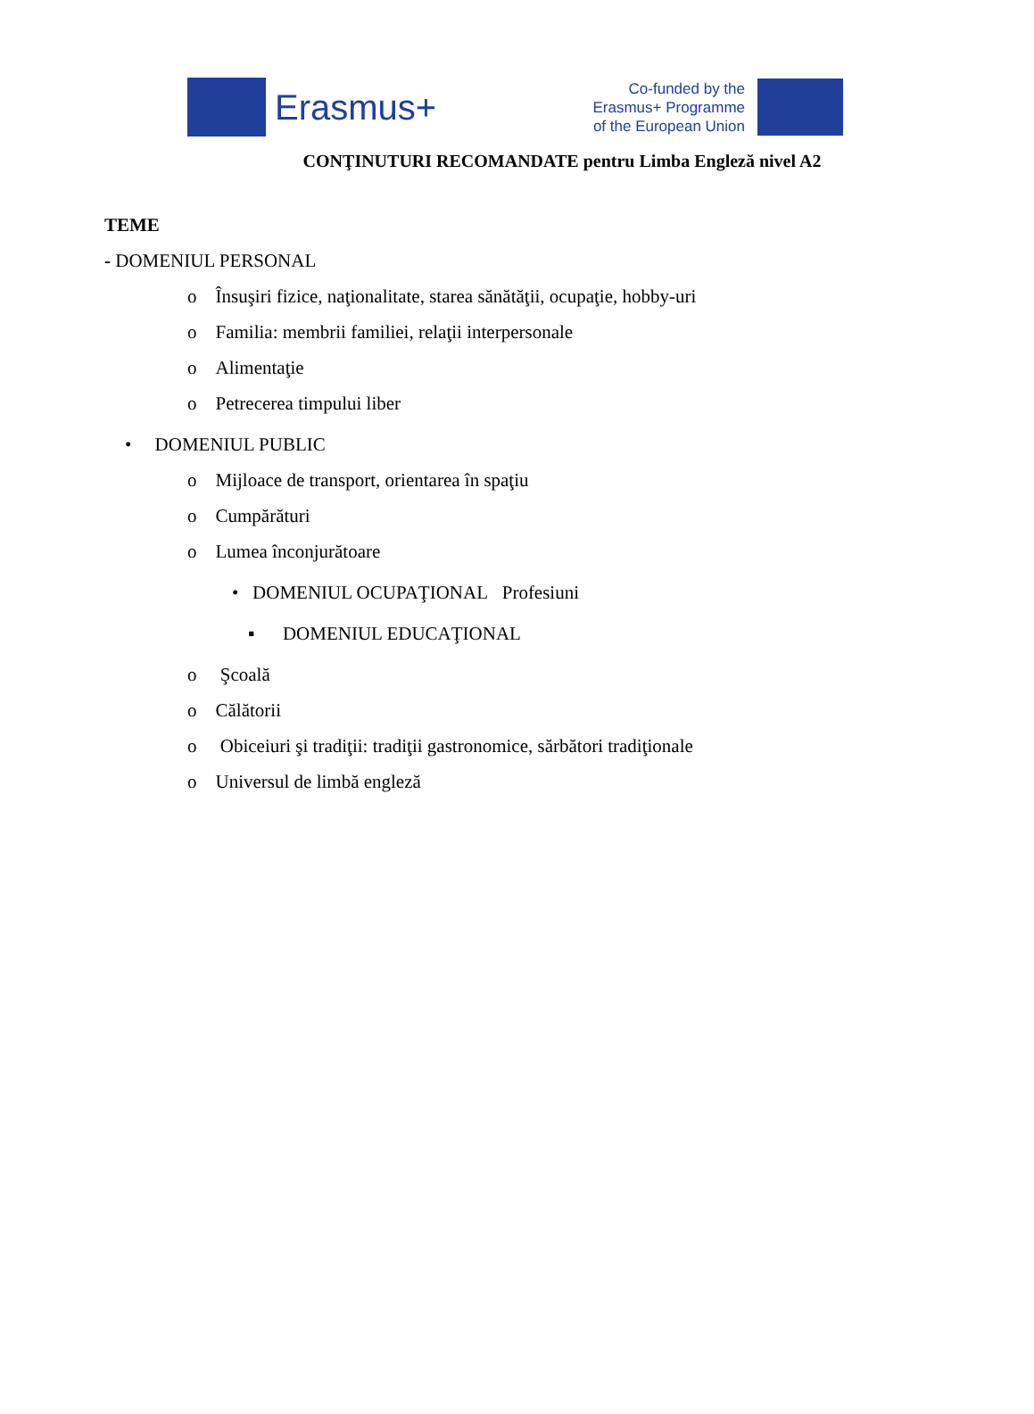Erasmus+
Co-funded by the
Erasmus+ Programme
of the European Union
CONŢINUTURI RECOMANDATE pentru Limba Engleză nivel A2
TEME
- DOMENIUL PERSONAL
o Însuşiri fizice, naţionalitate, starea sănătăţii, ocupaţie, hobby-uri
o Familia: membrii familiei, relaţii interpersonale
o Alimentaţie
o Petrecerea timpului liber
• DOMENIUL PUBLIC
o Mijloace de transport, orientarea în spaţiu
o Cumpărături
o Lumea înconjurătoare
• DOMENIUL OCUPAŢIONAL Profesiuni
▪ DOMENIUL EDUCAŢIONAL
o Şcoală
o Călătorii
o Obiceiuri şi tradiţii: tradiţii gastronomice, sărbători tradiţionale
o Universul de limbă engleză